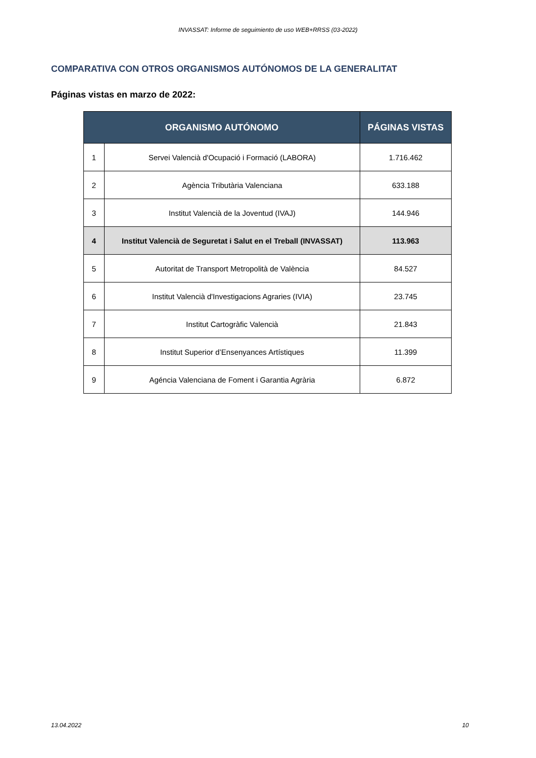INVASSAT: Informe de seguimiento de uso WEB+RRSS (03-2022)
COMPARATIVA CON OTROS ORGANISMOS AUTÓNOMOS DE LA GENERALITAT
Páginas vistas en marzo de 2022:
| ORGANISMO AUTÓNOMO | | PÁGINAS VISTAS |
| --- | --- | --- |
| 1 | Servei Valencià d'Ocupació i Formació (LABORA) | 1.716.462 |
| 2 | Agència Tributària Valenciana | 633.188 |
| 3 | Institut Valencià de la Joventud (IVAJ) | 144.946 |
| 4 | Institut Valencià de Seguretat i Salut en el Treball (INVASSAT) | 113.963 |
| 5 | Autoritat de Transport Metropolità de València | 84.527 |
| 6 | Institut Valencià d'Investigacions Agraries (IVIA) | 23.745 |
| 7 | Institut Cartogràfic Valencià | 21.843 |
| 8 | Institut Superior d’Ensenyances Artístiques | 11.399 |
| 9 | Agéncia Valenciana de Foment i Garantia Agrària | 6.872 |
13.04.2022 10